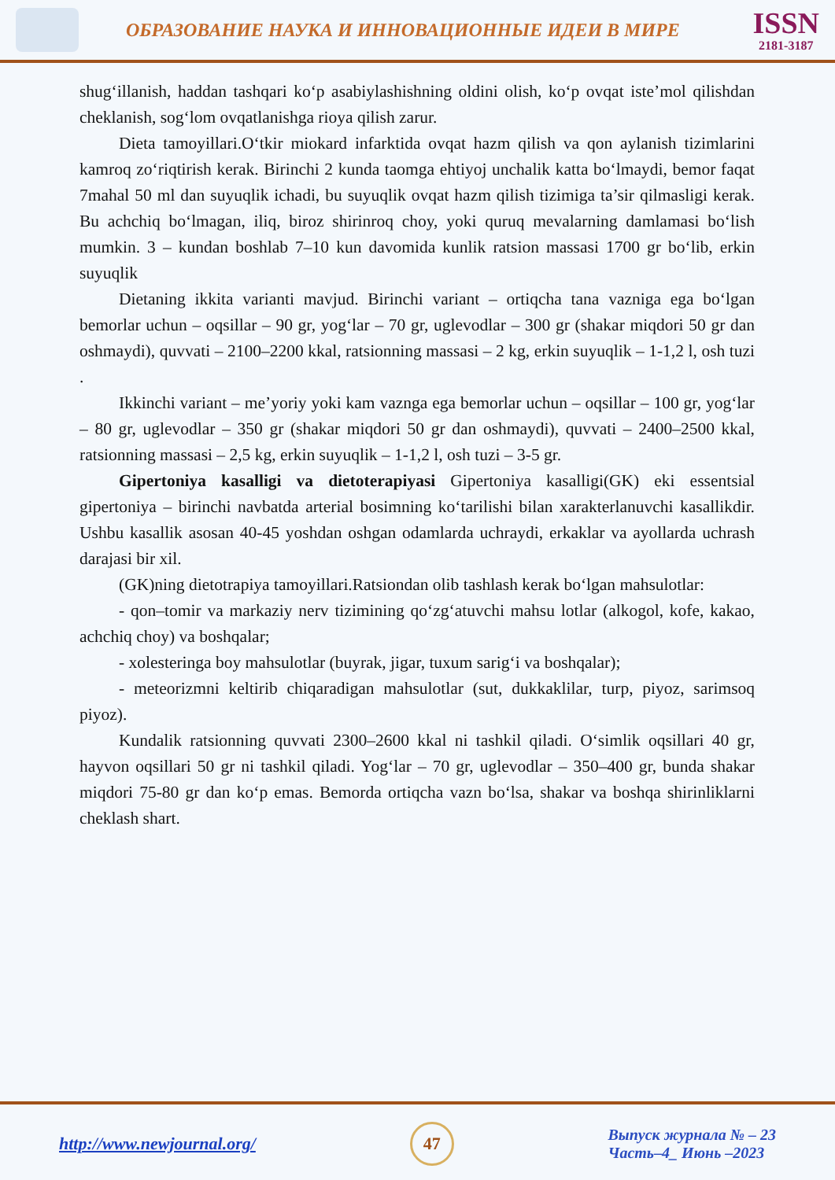ОБРАЗОВАНИЕ НАУКА И ИННОВАЦИОННЫЕ ИДЕИ В МИРЕ
ISSN
2181-3187
shug‘illanish, haddan tashqari ko‘p asabiylashishning oldini olish, ko‘p ovqat iste’mol qilishdan cheklanish, sog‘lom ovqatlanishga rioya qilish zarur.
Dieta tamoyillari.O‘tkir miokard infarktida ovqat hazm qilish va qon aylanish tizimlarini kamroq zo‘riqtirish kerak. Birinchi 2 kunda taomga ehtiyoj unchalik katta bo‘lmaydi, bemor faqat 7mahal 50 ml dan suyuqlik ichadi, bu suyuqlik ovqat hazm qilish tizimiga ta’sir qilmasligi kerak. Bu achchiq bo‘lmagan, iliq, biroz shirinroq choy, yoki quruq mevalarning damlamasi bo‘lish mumkin. 3 – kundan boshlab 7–10 kun davomida kunlik ratsion massasi 1700 gr bo‘lib, erkin suyuqlik
Dietaning ikkita varianti mavjud. Birinchi variant – ortiqcha tana vazniga ega bo‘lgan bemorlar uchun – oqsillar – 90 gr, yog‘lar – 70 gr, uglevodlar – 300 gr (shakar miqdori 50 gr dan oshmaydi), quvvati – 2100–2200 kkal, ratsionning massasi – 2 kg, erkin suyuqlik – 1-1,2 l, osh tuzi .
Ikkinchi variant – me’yoriy yoki kam vaznga ega bemorlar uchun – oqsillar – 100 gr, yog‘lar – 80 gr, uglevodlar – 350 gr (shakar miqdori 50 gr dan oshmaydi), quvvati – 2400–2500 kkal, ratsionning massasi – 2,5 kg, erkin suyuqlik – 1-1,2 l, osh tuzi – 3-5 gr.
Gipertoniya kasalligi va dietoterapiyasi Gipertoniya kasalligi(GK) eki essentsial gipertoniya – birinchi navbatda arterial bosimning ko‘tarilishi bilan xarakterlanuvchi kasallikdir. Ushbu kasallik asosan 40-45 yoshdan oshgan odamlarda uchraydi, erkaklar va ayollarda uchrash darajasi bir xil.
(GK)ning dietotrapiya tamoyillari.Ratsiondan olib tashlash kerak bo‘lgan mahsulotlar:
- qon–tomir va markaziy nerv tizimining qo‘zg‘atuvchi mahsu lotlar (alkogol, kofe, kakao, achchiq choy) va boshqalar;
- xolesteringa boy mahsulotlar (buyrak, jigar, tuxum sarig‘i va boshqalar);
- meteorizmni keltirib chiqaradigan mahsulotlar (sut, dukkaklilar, turp, piyoz, sarimsoq piyoz).
Kundalik ratsionning quvvati 2300–2600 kkal ni tashkil qiladi. O‘simlik oqsillari 40 gr, hayvon oqsillari 50 gr ni tashkil qiladi. Yog‘lar – 70 gr, uglevodlar – 350–400 gr, bunda shakar miqdori 75-80 gr dan ko‘p emas. Bemorda ortiqcha vazn bo‘lsa, shakar va boshqa shirinliklarni cheklash shart.
http://www.newjournal.org/ 47 Выпуск журнала № – 23
Часть–4_ Июнь –2023